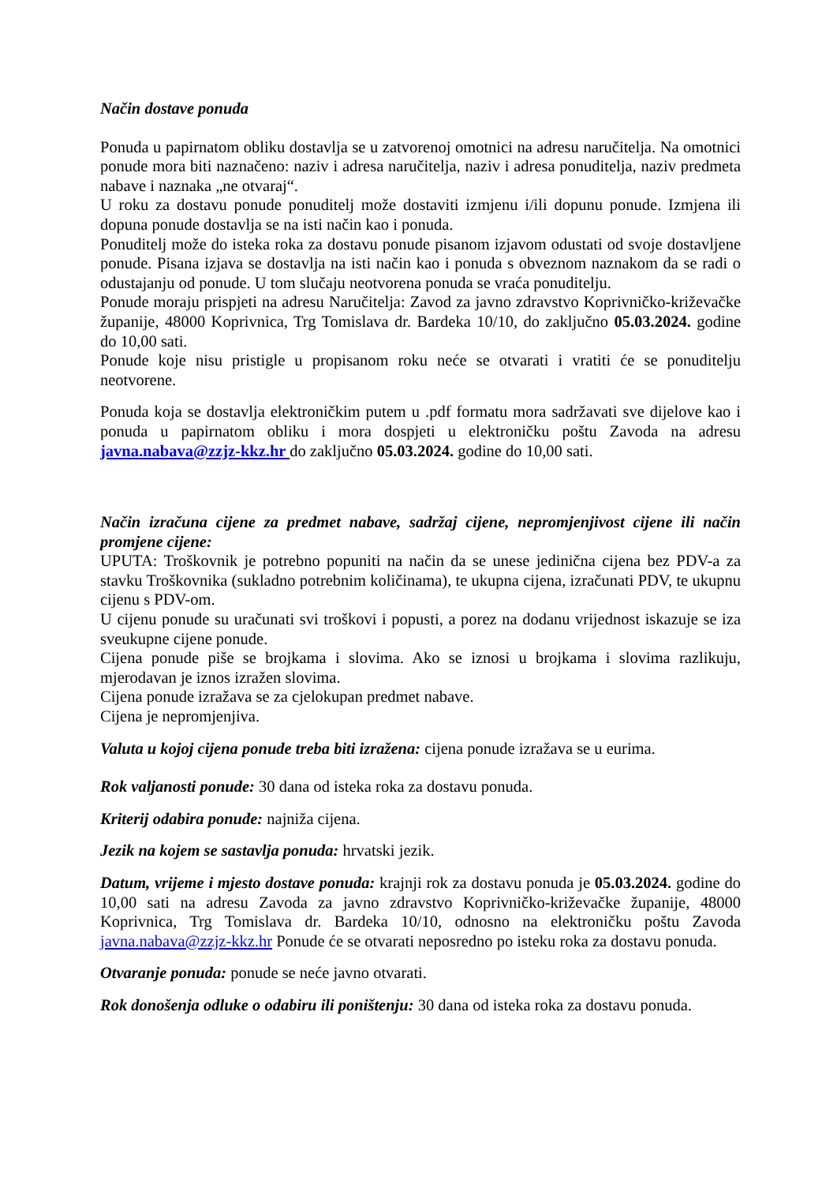Način dostave ponuda
Ponuda u papirnatom obliku dostavlja se u zatvorenoj omotnici na adresu naručitelja. Na omotnici ponude mora biti naznačeno: naziv i adresa naručitelja, naziv i adresa ponuditelja, naziv predmeta nabave i naznaka „ne otvaraj“.
U roku za dostavu ponude ponuditelj može dostaviti izmjenu i/ili dopunu ponude. Izmjena ili dopuna ponude dostavlja se na isti način kao i ponuda.
Ponuditelj može do isteka roka za dostavu ponude pisanom izjavom odustati od svoje dostavljene ponude. Pisana izjava se dostavlja na isti način kao i ponuda s obveznom naznakom da se radi o odustajanju od ponude. U tom slučaju neotvorena ponuda se vraća ponuditelju.
Ponude moraju prispjeti na adresu Naručitelja: Zavod za javno zdravstvo Koprivničko-križevačke županije, 48000 Koprivnica, Trg Tomislava dr. Bardeka 10/10, do zaključno 05.03.2024. godine do 10,00 sati.
Ponude koje nisu pristigle u propisanom roku neće se otvarati i vratiti će se ponuditelju neotvorene.
Ponuda koja se dostavlja elektroničkim putem u .pdf formatu mora sadržavati sve dijelove kao i ponuda u papirnatom obliku i mora dospjeti u elektroničku poštu Zavoda na adresu javna.nabava@zzjz-kkz.hr do zaključno 05.03.2024. godine do 10,00 sati.
Način izračuna cijene za predmet nabave, sadržaj cijene, nepromjenjivost cijene ili način promjene cijene:
UPUTA: Troškovnik je potrebno popuniti na način da se unese jedinična cijena bez PDV-a za stavku Troškovnika (sukladno potrebnim količinama), te ukupna cijena, izračunati PDV, te ukupnu cijenu s PDV-om.
U cijenu ponude su uračunati svi troškovi i popusti, a porez na dodanu vrijednost iskazuje se iza sveukupne cijene ponude.
Cijena ponude piše se brojkama i slovima. Ako se iznosi u brojkama i slovima razlikuju, mjerodavan je iznos izražen slovima.
Cijena ponude izražava se za cjelokupan predmet nabave.
Cijena je nepromjenjiva.
Valuta u kojoj cijena ponude treba biti izražena: cijena ponude izražava se u eurima.
Rok valjanosti ponude: 30 dana od isteka roka za dostavu ponuda.
Kriterij odabira ponude: najniža cijena.
Jezik na kojem se sastavlja ponuda: hrvatski jezik.
Datum, vrijeme i mjesto dostave ponuda: krajnji rok za dostavu ponuda je 05.03.2024. godine do 10,00 sati na adresu Zavoda za javno zdravstvo Koprivničko-križevačke županije, 48000 Koprivnica, Trg Tomislava dr. Bardeka 10/10, odnosno na elektroničku poštu Zavoda javna.nabava@zzjz-kkz.hr Ponude će se otvarati neposredno po isteku roka za dostavu ponuda.
Otvaranje ponuda: ponude se neće javno otvarati.
Rok donošenja odluke o odabiru ili poništenju: 30 dana od isteka roka za dostavu ponuda.